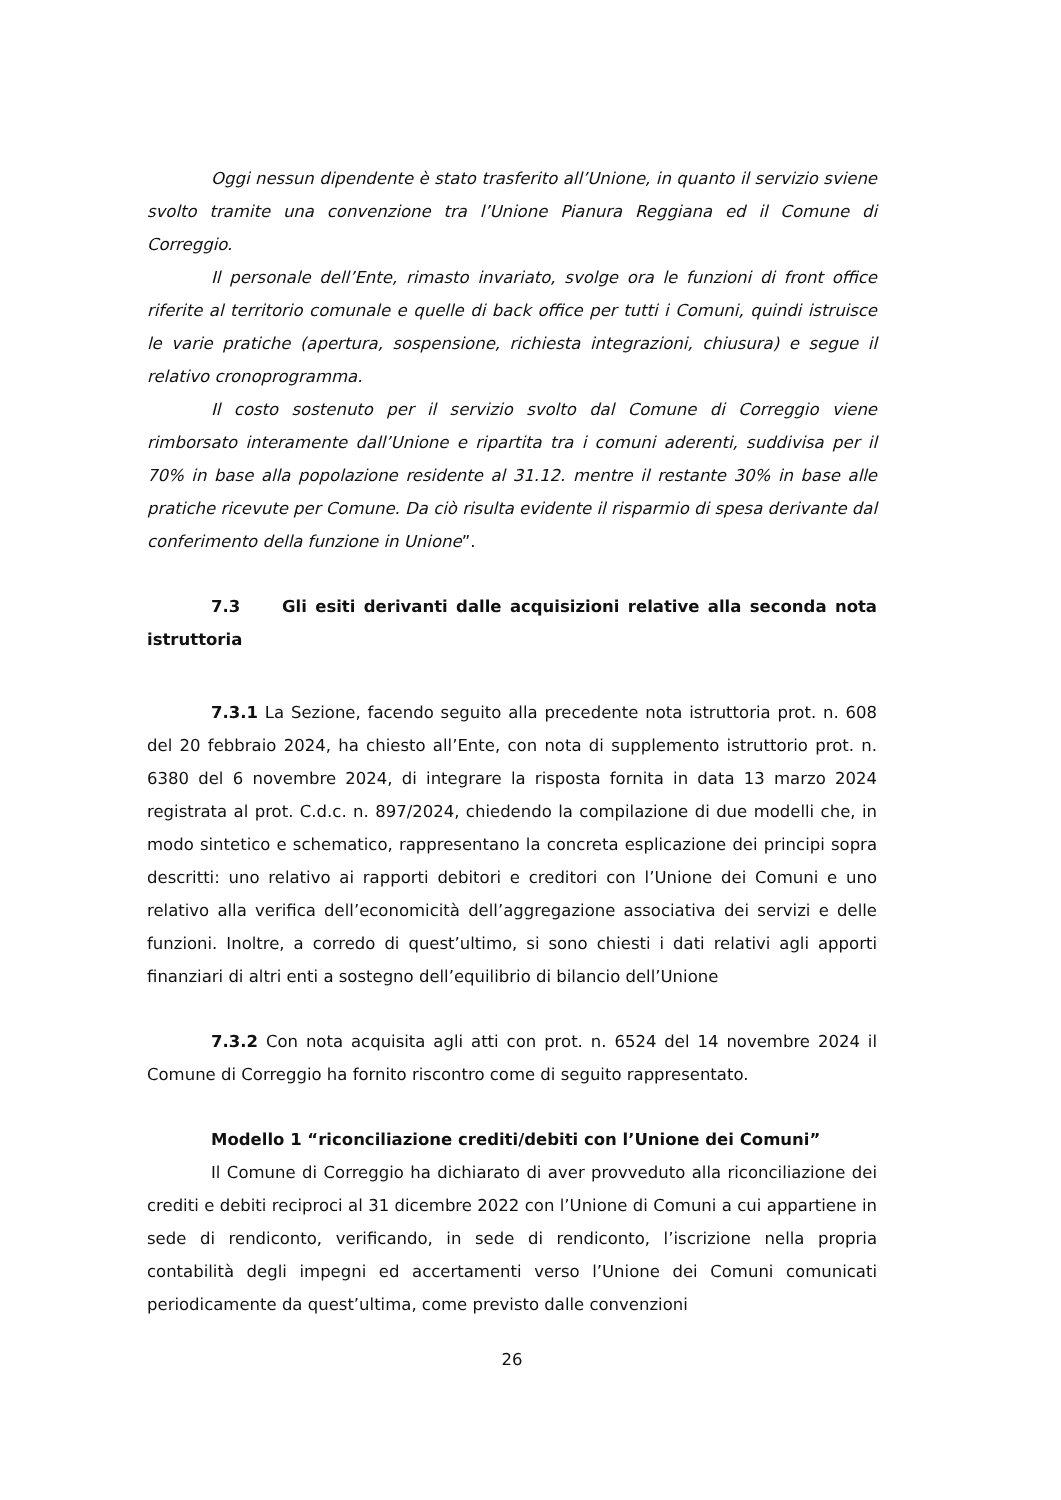Oggi nessun dipendente è stato trasferito all’Unione, in quanto il servizio sviene svolto tramite una convenzione tra l’Unione Pianura Reggiana ed il Comune di Correggio.
Il personale dell’Ente, rimasto invariato, svolge ora le funzioni di front office riferite al territorio comunale e quelle di back office per tutti i Comuni, quindi istruisce le varie pratiche (apertura, sospensione, richiesta integrazioni, chiusura) e segue il relativo cronoprogramma.
Il costo sostenuto per il servizio svolto dal Comune di Correggio viene rimborsato interamente dall’Unione e ripartita tra i comuni aderenti, suddivisa per il 70% in base alla popolazione residente al 31.12. mentre il restante 30% in base alle pratiche ricevute per Comune. Da ciò risulta evidente il risparmio di spesa derivante dal conferimento della funzione in Unione”.
7.3 Gli esiti derivanti dalle acquisizioni relative alla seconda nota istruttoria
7.3.1 La Sezione, facendo seguito alla precedente nota istruttoria prot. n. 608 del 20 febbraio 2024, ha chiesto all’Ente, con nota di supplemento istruttorio prot. n. 6380 del 6 novembre 2024, di integrare la risposta fornita in data 13 marzo 2024 registrata al prot. C.d.c. n. 897/2024, chiedendo la compilazione di due modelli che, in modo sintetico e schematico, rappresentano la concreta esplicazione dei principi sopra descritti: uno relativo ai rapporti debitori e creditori con l’Unione dei Comuni e uno relativo alla verifica dell’economicità dell’aggregazione associativa dei servizi e delle funzioni. Inoltre, a corredo di quest’ultimo, si sono chiesti i dati relativi agli apporti finanziari di altri enti a sostegno dell’equilibrio di bilancio dell’Unione
7.3.2 Con nota acquisita agli atti con prot. n. 6524 del 14 novembre 2024 il Comune di Correggio ha fornito riscontro come di seguito rappresentato.
Modello 1 “riconciliazione crediti/debiti con l’Unione dei Comuni”
Il Comune di Correggio ha dichiarato di aver provveduto alla riconciliazione dei crediti e debiti reciproci al 31 dicembre 2022 con l’Unione di Comuni a cui appartiene in sede di rendiconto, verificando, in sede di rendiconto, l’iscrizione nella propria contabilità degli impegni ed accertamenti verso l’Unione dei Comuni comunicati periodicamente da quest’ultima, come previsto dalle convenzioni
26